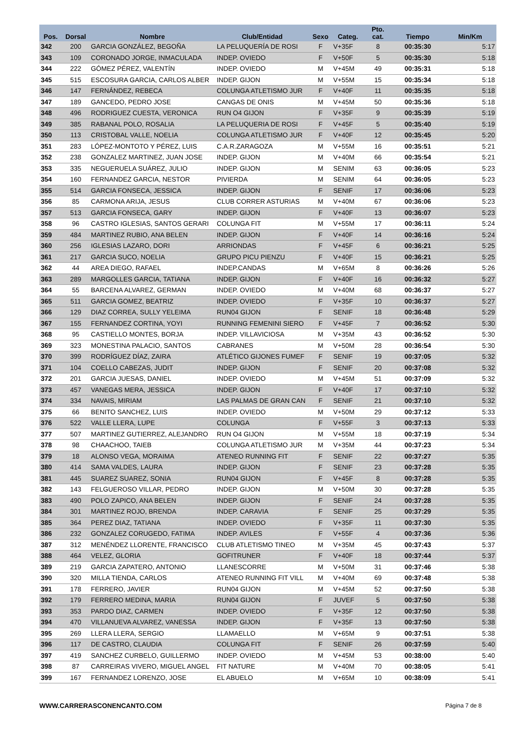| Pos. | Dorsal | Nombre | Club/Entidad | Sexo | Categ. | Pto. cat. | Tiempo | Min/Km |
| --- | --- | --- | --- | --- | --- | --- | --- | --- |
| 342 | 200 | GARCIA GONZÁLEZ, BEGOÑA | LA PELUQUERÍA DE ROSI | F | V+35F | 8 | 00:35:30 | 5:17 |
| 343 | 109 | CORONADO JORGE, INMACULADA | INDEP. OVIEDO | F | V+50F | 5 | 00:35:30 | 5:18 |
| 344 | 222 | GÓMEZ PÉREZ, VALENTÍN | INDEP. OVIEDO | M | V+45M | 49 | 00:35:31 | 5:18 |
| 345 | 515 | ESCOSURA GARCIA, CARLOS ALBER | INDEP. GIJON | M | V+55M | 15 | 00:35:34 | 5:18 |
| 346 | 147 | FERNÁNDEZ, REBECA | COLUNGA ATLETISMO JUR | F | V+40F | 11 | 00:35:35 | 5:18 |
| 347 | 189 | GANCEDO, PEDRO JOSE | CANGAS DE ONIS | M | V+45M | 50 | 00:35:36 | 5:18 |
| 348 | 496 | RODRIGUEZ CUESTA, VERONICA | RUN O4 GIJON | F | V+35F | 9 | 00:35:39 | 5:19 |
| 349 | 385 | RABANAL POLO, ROSALIA | LA PELUQUERIA DE ROSI | F | V+45F | 5 | 00:35:40 | 5:19 |
| 350 | 113 | CRISTOBAL VALLE, NOELIA | COLUNGA ATLETISMO JUR | F | V+40F | 12 | 00:35:45 | 5:20 |
| 351 | 283 | LÓPEZ-MONTOTO Y PÉREZ, LUIS | C.A.R.ZARAGOZA | M | V+55M | 16 | 00:35:51 | 5:21 |
| 352 | 238 | GONZALEZ MARTINEZ, JUAN JOSE | INDEP. GIJON | M | V+40M | 66 | 00:35:54 | 5:21 |
| 353 | 335 | NEGUERUELA SUÁREZ, JULIO | INDEP. GIJON | M | SENIM | 63 | 00:36:05 | 5:23 |
| 354 | 160 | FERNANDEZ GARCIA, NESTOR | PIVIERDA | M | SENIM | 64 | 00:36:05 | 5:23 |
| 355 | 514 | GARCIA FONSECA, JESSICA | INDEP. GIJON | F | SENIF | 17 | 00:36:06 | 5:23 |
| 356 | 85 | CARMONA ARIJA, JESUS | CLUB CORRER ASTURIAS | M | V+40M | 67 | 00:36:06 | 5:23 |
| 357 | 513 | GARCIA FONSECA, GARY | INDEP. GIJON | F | V+40F | 13 | 00:36:07 | 5:23 |
| 358 | 96 | CASTRO IGLESIAS, SANTOS GERARI | COLUNGA FIT | M | V+55M | 17 | 00:36:11 | 5:24 |
| 359 | 484 | MARTINEZ RUBIO, ANA BELEN | INDEP. GIJON | F | V+40F | 14 | 00:36:16 | 5:24 |
| 360 | 256 | IGLESIAS LAZARO, DORI | ARRIONDAS | F | V+45F | 6 | 00:36:21 | 5:25 |
| 361 | 217 | GARCIA SUCO, NOELIA | GRUPO PICU PIENZU | F | V+40F | 15 | 00:36:21 | 5:25 |
| 362 | 44 | AREA DIEGO, RAFAEL | INDEP.CANDAS | M | V+65M | 8 | 00:36:26 | 5:26 |
| 363 | 289 | MARGOLLES GARCIA, TATIANA | INDEP. GIJON | F | V+40F | 16 | 00:36:32 | 5:27 |
| 364 | 55 | BARCENA ALVAREZ, GERMAN | INDEP. OVIEDO | M | V+40M | 68 | 00:36:37 | 5:27 |
| 365 | 511 | GARCIA GOMEZ, BEATRIZ | INDEP. OVIEDO | F | V+35F | 10 | 00:36:37 | 5:27 |
| 366 | 129 | DIAZ CORREA, SULLY YELEIMA | RUN04 GIJON | F | SENIF | 18 | 00:36:48 | 5:29 |
| 367 | 155 | FERNANDEZ CORTINA, YOYI | RUNNING FEMENINI SIERO | F | V+45F | 7 | 00:36:52 | 5:30 |
| 368 | 95 | CASTIELLO MONTES, BORJA | INDEP. VILLAVICIOSA | M | V+35M | 43 | 00:36:52 | 5:30 |
| 369 | 323 | MONESTINA PALACIO, SANTOS | CABRANES | M | V+50M | 28 | 00:36:54 | 5:30 |
| 370 | 399 | RODRÍGUEZ DÍAZ, ZAIRA | ATLÉTICO GIJONES FUMEF | F | SENIF | 19 | 00:37:05 | 5:32 |
| 371 | 104 | COELLO CABEZAS, JUDIT | INDEP. GIJON | F | SENIF | 20 | 00:37:08 | 5:32 |
| 372 | 201 | GARCIA JUESAS, DANIEL | INDEP. OVIEDO | M | V+45M | 51 | 00:37:09 | 5:32 |
| 373 | 457 | VANEGAS MERA, JESSICA | INDEP. GIJON | F | V+40F | 17 | 00:37:10 | 5:32 |
| 374 | 334 | NAVAIS, MIRIAM | LAS PALMAS DE GRAN CAN | F | SENIF | 21 | 00:37:10 | 5:32 |
| 375 | 66 | BENITO SANCHEZ, LUIS | INDEP. OVIEDO | M | V+50M | 29 | 00:37:12 | 5:33 |
| 376 | 522 | VALLE LLERA, LUPE | COLUNGA | F | V+55F | 3 | 00:37:13 | 5:33 |
| 377 | 507 | MARTINEZ GUTIERREZ, ALEJANDRO | RUN O4 GIJON | M | V+55M | 18 | 00:37:19 | 5:34 |
| 378 | 98 | CHAACHOO, TAIEB | COLUNGA ATLETISMO JUR | M | V+35M | 44 | 00:37:23 | 5:34 |
| 379 | 18 | ALONSO VEGA, MORAIMA | ATENEO RUNNING FIT | F | SENIF | 22 | 00:37:27 | 5:35 |
| 380 | 414 | SAMA VALDES, LAURA | INDEP. GIJON | F | SENIF | 23 | 00:37:28 | 5:35 |
| 381 | 445 | SUAREZ SUAREZ, SONIA | RUN04 GIJON | F | V+45F | 8 | 00:37:28 | 5:35 |
| 382 | 143 | FELGUEROSO VILLAR, PEDRO | INDEP. GIJON | M | V+50M | 30 | 00:37:28 | 5:35 |
| 383 | 490 | POLO ZAPICO, ANA BELEN | INDEP. GIJON | F | SENIF | 24 | 00:37:28 | 5:35 |
| 384 | 301 | MARTINEZ ROJO, BRENDA | INDEP. CARAVIA | F | SENIF | 25 | 00:37:29 | 5:35 |
| 385 | 364 | PEREZ DIAZ, TATIANA | INDEP. OVIEDO | F | V+35F | 11 | 00:37:30 | 5:35 |
| 386 | 232 | GONZALEZ CORUGEDO, FATIMA | INDEP. AVILES | F | V+55F | 4 | 00:37:36 | 5:36 |
| 387 | 312 | MENÉNDEZ LLORENTE, FRANCISCO | CLUB ATLETISMO TINEO | M | V+35M | 45 | 00:37:43 | 5:37 |
| 388 | 464 | VELEZ, GLORIA | GOFITRUNER | F | V+40F | 18 | 00:37:44 | 5:37 |
| 389 | 219 | GARCIA ZAPATERO, ANTONIO | LLANESCORRE | M | V+50M | 31 | 00:37:46 | 5:38 |
| 390 | 320 | MILLA TIENDA, CARLOS | ATENEO RUNNING FIT VILL | M | V+40M | 69 | 00:37:48 | 5:38 |
| 391 | 178 | FERRERO, JAVIER | RUN04 GIJON | M | V+45M | 52 | 00:37:50 | 5:38 |
| 392 | 179 | FERRERO MEDINA, MARIA | RUN04 GIJON | F | JUVEF | 5 | 00:37:50 | 5:38 |
| 393 | 353 | PARDO DIAZ, CARMEN | INDEP. OVIEDO | F | V+35F | 12 | 00:37:50 | 5:38 |
| 394 | 470 | VILLANUEVA ALVAREZ, VANESSA | INDEP. GIJON | F | V+35F | 13 | 00:37:50 | 5:38 |
| 395 | 269 | LLERA LLERA, SERGIO | LLAMAELLO | M | V+65M | 9 | 00:37:51 | 5:38 |
| 396 | 117 | DE CASTRO, CLAUDIA | COLUNGA FIT | F | SENIF | 26 | 00:37:59 | 5:40 |
| 397 | 419 | SANCHEZ CURBELO, GUILLERMO | INDEP. OVIEDO | M | V+45M | 53 | 00:38:00 | 5:40 |
| 398 | 87 | CARREIRAS VIVERO, MIGUEL ANGEL | FIT NATURE | M | V+40M | 70 | 00:38:05 | 5:41 |
| 399 | 167 | FERNANDEZ LORENZO, JOSE | EL ABUELO | M | V+65M | 10 | 00:38:09 | 5:41 |
WWW.CARRERASCONENCANTO.COM Página 7 de 8